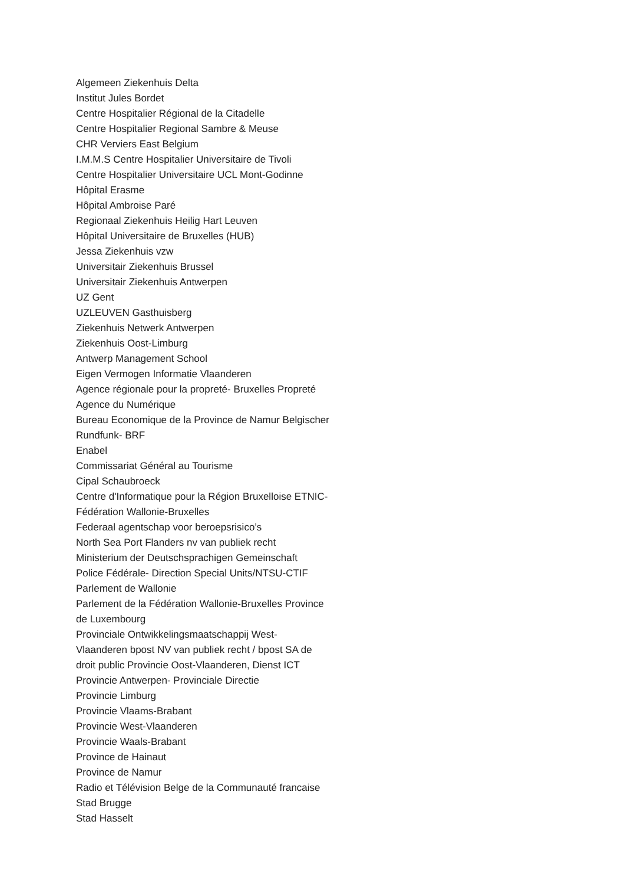Algemeen Ziekenhuis Delta
Institut Jules Bordet
Centre Hospitalier Régional de la Citadelle
Centre Hospitalier Regional Sambre & Meuse
CHR Verviers East Belgium
I.M.M.S Centre Hospitalier Universitaire de Tivoli
Centre Hospitalier Universitaire UCL Mont-Godinne
Hôpital Erasme
Hôpital Ambroise Paré
Regionaal Ziekenhuis Heilig Hart Leuven
Hôpital Universitaire de Bruxelles (HUB)
Jessa Ziekenhuis vzw
Universitair Ziekenhuis Brussel
Universitair Ziekenhuis Antwerpen
UZ Gent
UZLEUVEN Gasthuisberg
Ziekenhuis Netwerk Antwerpen
Ziekenhuis Oost-Limburg
Antwerp Management School
Eigen Vermogen Informatie Vlaanderen
Agence régionale pour la propreté- Bruxelles Propreté
Agence du Numérique
Bureau Economique de la Province de Namur Belgischer
Rundfunk- BRF
Enabel
Commissariat Général au Tourisme
Cipal Schaubroeck
Centre d'Informatique pour la Région Bruxelloise ETNIC-
Fédération Wallonie-Bruxelles
Federaal agentschap voor beroepsrisico’s
North Sea Port Flanders nv van publiek recht
Ministerium der Deutschsprachigen Gemeinschaft
Police Fédérale- Direction Special Units/NTSU-CTIF
Parlement de Wallonie
Parlement de la Fédération Wallonie-Bruxelles Province
de Luxembourg
Provinciale Ontwikkelingsmaatschappij West-
Vlaanderen bpost NV van publiek recht / bpost SA de
droit public Provincie Oost-Vlaanderen, Dienst ICT
Provincie Antwerpen- Provinciale Directie
Provincie Limburg
Provincie Vlaams-Brabant
Provincie West-Vlaanderen
Provincie Waals-Brabant
Province de Hainaut
Province de Namur
Radio et Télévision Belge de la Communauté francaise
Stad Brugge
Stad Hasselt